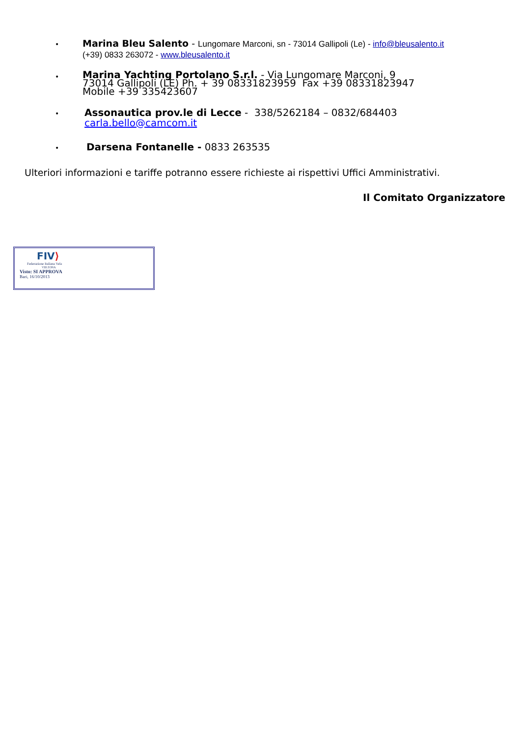•
Marina Bleu Salento - Lungomare Marconi, sn - 73014 Gallipoli (Le) - info@bleusalento.it
(+39) 0833 263072 - www.bleusalento.it
•
Marina Yachting Portolano S.r.l. - Via Lungomare Marconi, 9
73014 Gallipoli (LE) Ph. + 39 08331823959 Fax +39 08331823947
Mobile +39 335423607
•
Assonautica prov.le di Lecce - 338/5262184 – 0832/684403
carla.bello@camcom.it
•
Darsena Fontanelle - 0833 263535
Ulteriori informazioni e tariffe potranno essere richieste ai rispettivi Uffici Amministrativi.
Il Comitato Organizzatore
FIV⟩
Federazione Italiana Vela
VIII ZONA
Visto: SI APPROVA
Bari, 16/10/2013